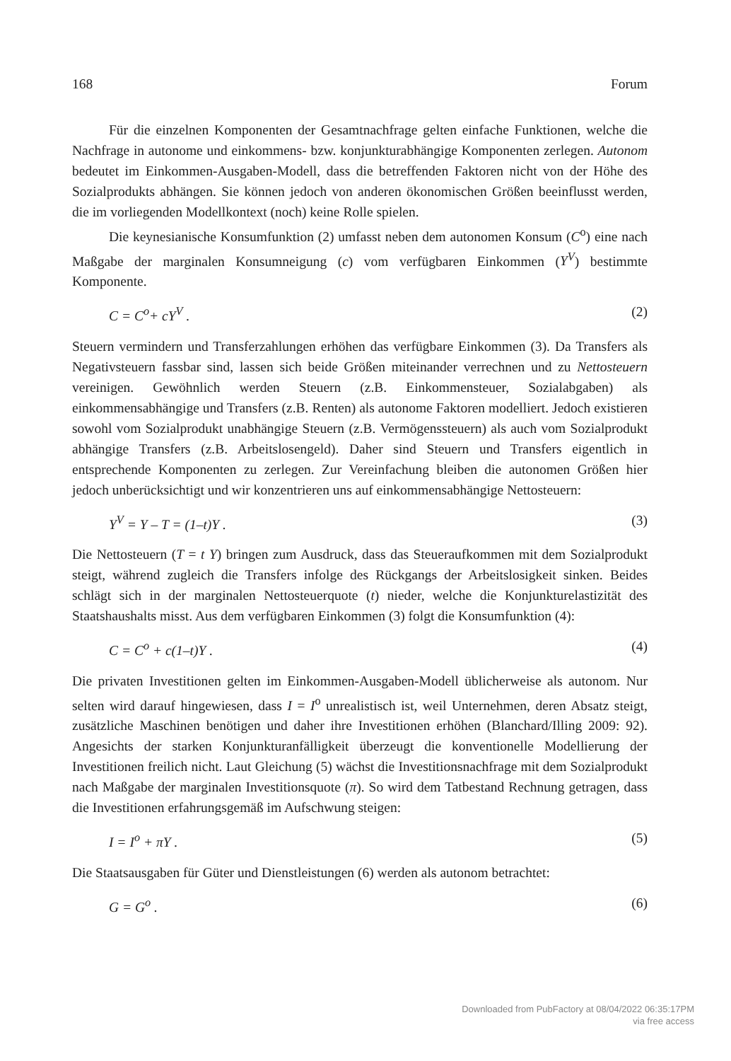168 Forum
Für die einzelnen Komponenten der Gesamtnachfrage gelten einfache Funktionen, welche die Nachfrage in autonome und einkommens- bzw. konjunkturabhängige Komponenten zerlegen. Autonom bedeutet im Einkommen-Ausgaben-Modell, dass die betreffenden Faktoren nicht von der Höhe des Sozialprodukts abhängen. Sie können jedoch von anderen ökonomischen Größen beeinflusst werden, die im vorliegenden Modellkontext (noch) keine Rolle spielen.
Die keynesianische Konsumfunktion (2) umfasst neben dem autonomen Konsum (C<sup>o</sup>) eine nach Maßgabe der marginalen Konsumneigung (c) vom verfügbaren Einkommen (Y<sup>V</sup>) bestimmte Komponente.
C = C<sup>o</sup>+ cY<sup>V</sup> . (2)
Steuern vermindern und Transferzahlungen erhöhen das verfügbare Einkommen (3). Da Transfers als Negativsteuern fassbar sind, lassen sich beide Größen miteinander verrechnen und zu Nettosteuern vereinigen. Gewöhnlich werden Steuern (z.B. Einkommensteuer, Sozialabgaben) als einkommensabhängige und Transfers (z.B. Renten) als autonome Faktoren modelliert. Jedoch existieren sowohl vom Sozialprodukt unabhängige Steuern (z.B. Vermögenssteuern) als auch vom Sozialprodukt abhängige Transfers (z.B. Arbeitslosengeld). Daher sind Steuern und Transfers eigentlich in entsprechende Komponenten zu zerlegen. Zur Vereinfachung bleiben die autonomen Größen hier jedoch unberücksichtigt und wir konzentrieren uns auf einkommensabhängige Nettosteuern:
Y<sup>V</sup> = Y – T = (1–t)Y . (3)
Die Nettosteuern (T = t Y) bringen zum Ausdruck, dass das Steueraufkommen mit dem Sozialprodukt steigt, während zugleich die Transfers infolge des Rückgangs der Arbeitslosigkeit sinken. Beides schlägt sich in der marginalen Nettosteuerquote (t) nieder, welche die Konjunkturelastizität des Staatshaushalts misst. Aus dem verfügbaren Einkommen (3) folgt die Konsumfunktion (4):
C = C<sup>o</sup> + c(1–t)Y . (4)
Die privaten Investitionen gelten im Einkommen-Ausgaben-Modell üblicherweise als autonom. Nur selten wird darauf hingewiesen, dass I = I<sup>o</sup> unrealistisch ist, weil Unternehmen, deren Absatz steigt, zusätzliche Maschinen benötigen und daher ihre Investitionen erhöhen (Blanchard/Illing 2009: 92). Angesichts der starken Konjunkturanfälligkeit überzeugt die konventionelle Modellierung der Investitionen freilich nicht. Laut Gleichung (5) wächst die Investitionsnachfrage mit dem Sozialprodukt nach Maßgabe der marginalen Investitionsquote (π). So wird dem Tatbestand Rechnung getragen, dass die Investitionen erfahrungsgemäß im Aufschwung steigen:
I = I<sup>o</sup> + πY . (5)
Die Staatsausgaben für Güter und Dienstleistungen (6) werden als autonom betrachtet:
G = G<sup>o</sup> . (6)
Downloaded from PubFactory at 08/04/2022 06:35:17PM
via free access